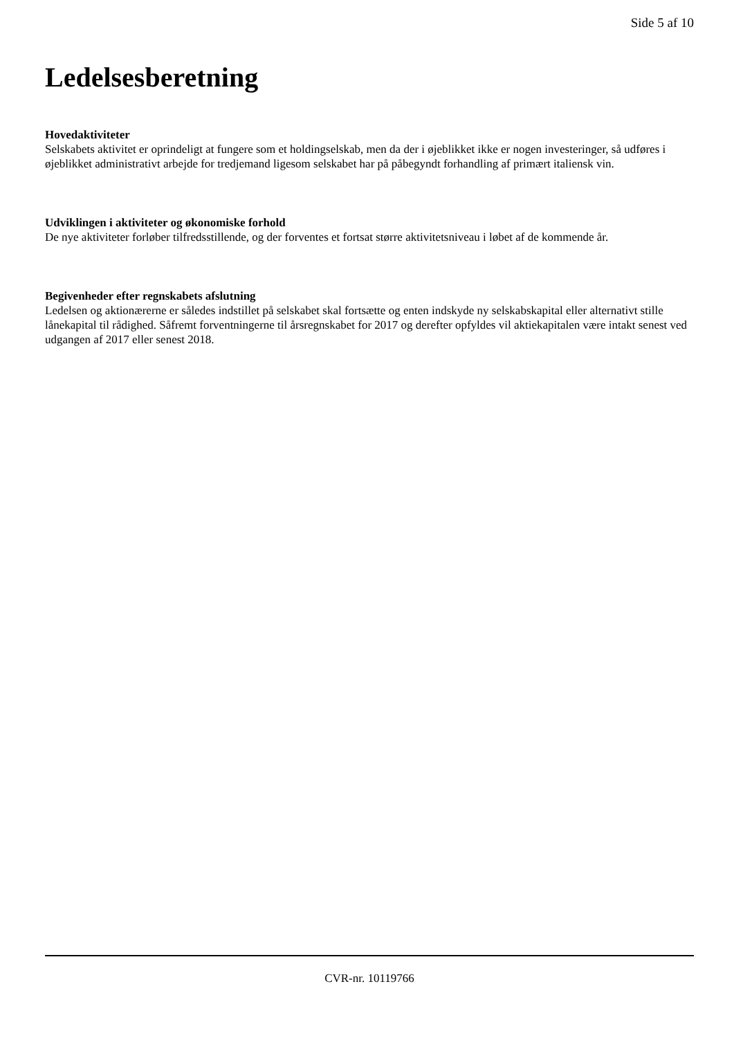Side 5 af 10
Ledelsesberetning
Hovedaktiviteter
Selskabets aktivitet er oprindeligt at fungere som et holdingselskab, men da der i øjeblikket ikke er nogen investeringer, så udføres i øjeblikket administrativt arbejde for tredjemand ligesom selskabet har på påbegyndt forhandling af primært italiensk vin.
Udviklingen i aktiviteter og økonomiske forhold
De nye aktiviteter forløber tilfredsstillende, og der forventes et fortsat større aktivitetsniveau i løbet af de kommende år.
Begivenheder efter regnskabets afslutning
Ledelsen og aktionærerne er således indstillet på selskabet skal fortsætte og enten indskyde ny selskabskapital eller alternativt stille lånekapital til rådighed. Såfremt forventningerne til årsregnskabet for 2017 og derefter opfyldes vil aktiekapitalen være intakt senest ved udgangen af 2017 eller senest 2018.
CVR-nr. 10119766